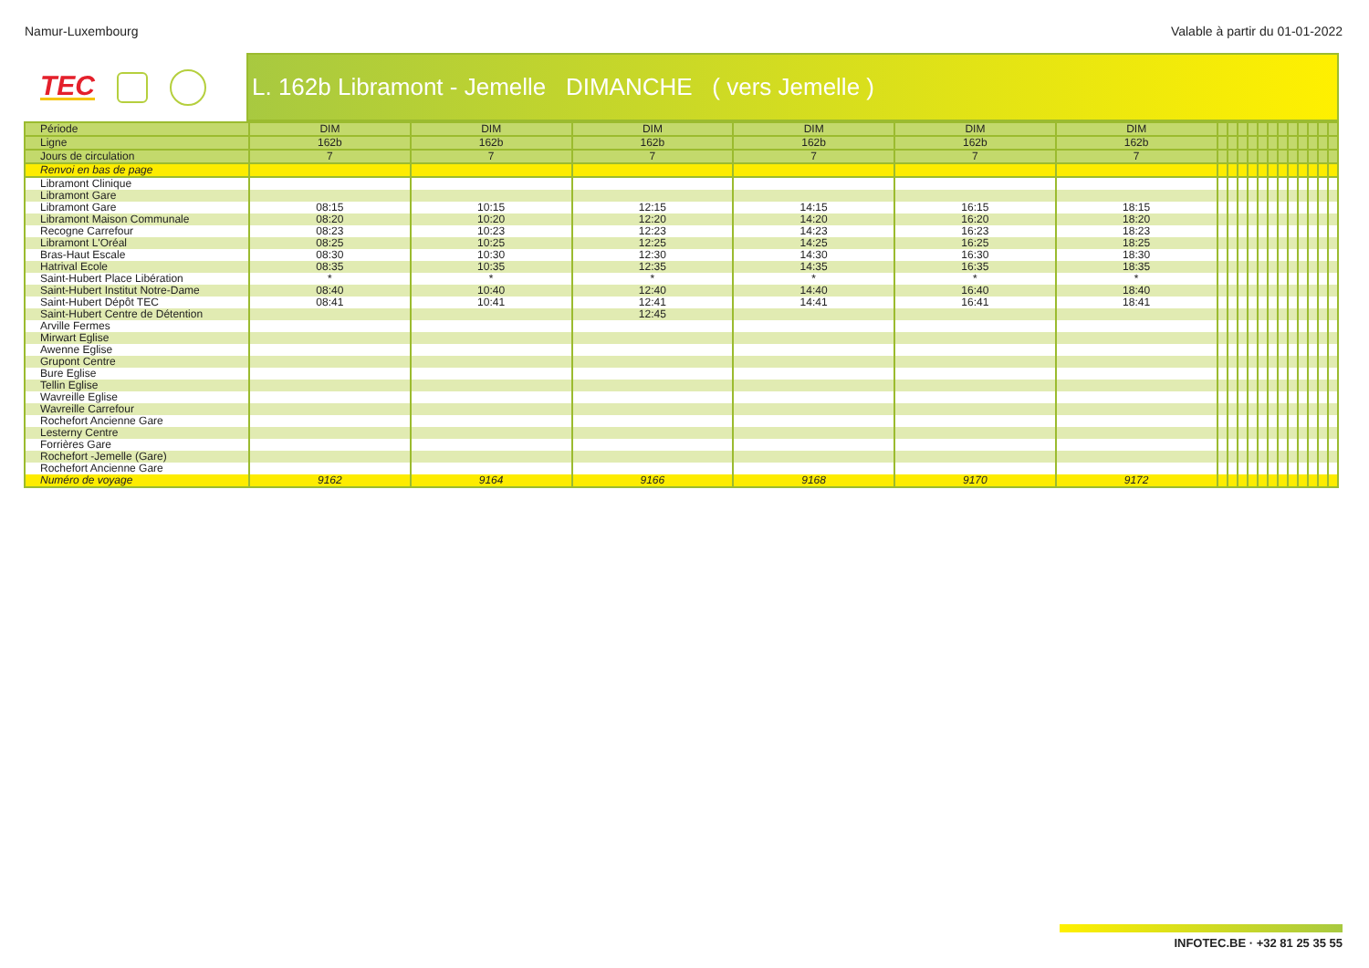Namur-Luxembourg Valable à partir du 01-01-2022
TEC
L. 162b Libramont - Jemelle DIMANCHE ( vers Jemelle )
| Période | DIM | DIM | DIM | DIM | DIM | DIM | | | | | | | | | | | | |
| --- | --- | --- | --- | --- | --- | --- | --- | --- | --- | --- | --- | --- | --- | --- | --- | --- | --- | --- |
| Ligne | 162b | 162b | 162b | 162b | 162b | 162b | | | | | | | | | | | | |
| Jours de circulation | 7 | 7 | 7 | 7 | 7 | 7 | | | | | | | | | | | | |
| Renvoi en bas de page | | | | | | | | | | | | | | | | | | |
| Libramont Clinique | | | | | | | | | | | | | | | | | | |
| Libramont Gare | | | | | | | | | | | | | | | | | | |
| Libramont Gare | 08:15 | 10:15 | 12:15 | 14:15 | 16:15 | 18:15 | | | | | | | | | | | | |
| Libramont Maison Communale | 08:20 | 10:20 | 12:20 | 14:20 | 16:20 | 18:20 | | | | | | | | | | | | |
| Recogne Carrefour | 08:23 | 10:23 | 12:23 | 14:23 | 16:23 | 18:23 | | | | | | | | | | | | |
| Libramont L'Oréal | 08:25 | 10:25 | 12:25 | 14:25 | 16:25 | 18:25 | | | | | | | | | | | | |
| Bras-Haut Escale | 08:30 | 10:30 | 12:30 | 14:30 | 16:30 | 18:30 | | | | | | | | | | | | |
| Hatrival Ecole | 08:35 | 10:35 | 12:35 | 14:35 | 16:35 | 18:35 | | | | | | | | | | | | |
| Saint-Hubert Place Libération | * | * | * | * | * | * | | | | | | | | | | | | |
| Saint-Hubert Institut Notre-Dame | 08:40 | 10:40 | 12:40 | 14:40 | 16:40 | 18:40 | | | | | | | | | | | | |
| Saint-Hubert Dépôt TEC | 08:41 | 10:41 | 12:41 | 14:41 | 16:41 | 18:41 | | | | | | | | | | | | |
| Saint-Hubert Centre de Détention | | | 12:45 | | | | | | | | | | | | | | | |
| Arville Fermes | | | | | | | | | | | | | | | | | | |
| Mirwart Eglise | | | | | | | | | | | | | | | | | | |
| Awenne Eglise | | | | | | | | | | | | | | | | | | |
| Grupont Centre | | | | | | | | | | | | | | | | | | |
| Bure Eglise | | | | | | | | | | | | | | | | | | |
| Tellin Eglise | | | | | | | | | | | | | | | | | | |
| Wavreille Eglise | | | | | | | | | | | | | | | | | | |
| Wavreille Carrefour | | | | | | | | | | | | | | | | | | |
| Rochefort Ancienne Gare | | | | | | | | | | | | | | | | | | |
| Lesterny Centre | | | | | | | | | | | | | | | | | | |
| Forrières Gare | | | | | | | | | | | | | | | | | | |
| Rochefort -Jemelle (Gare) | | | | | | | | | | | | | | | | | | |
| Rochefort Ancienne Gare | | | | | | | | | | | | | | | | | | |
| Numéro de voyage | 9162 | 9164 | 9166 | 9168 | 9170 | 9172 | | | | | | | | | | | | |
INFOTEC.BE · +32 81 25 35 55